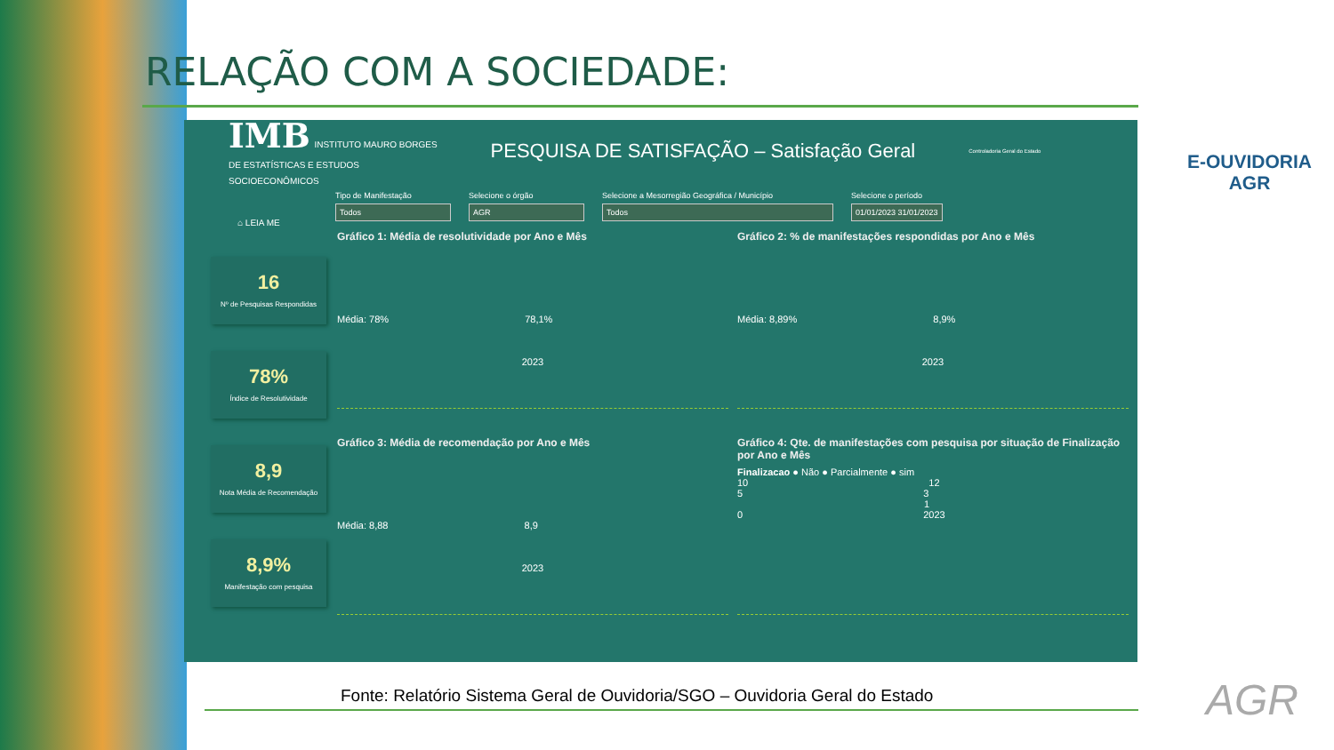RELAÇÃO COM A SOCIEDADE:
E-OUVIDORIA
AGR
IMB INSTITUTO MAURO BORGES
DE ESTATÍSTICAS E ESTUDOS
SOCIOECONÔMICOS
PESQUISA DE SATISFAÇÃO – Satisfação Geral
Controladoria Geral do Estado
Tipo de Manifestação
Todos
Selecione o órgão
AGR
Selecione a Mesorregião Geográfica / Município
Todos
Selecione o período
01/01/2023 31/01/2023
⌂ LEIA ME
16
Nº de Pesquisas Respondidas
78%
Índice de Resolutividade
8,9
Nota Média de Recomendação
8,9%
Manifestação com pesquisa
Gráfico 1: Média de resolutividade por Ano e Mês
Média: 78% 78,1%
2023
Gráfico 2: % de manifestações respondidas por Ano e Mês
Média: 8,89% 8,9%
2023
Gráfico 3: Média de recomendação por Ano e Mês
Média: 8,88 8,9
2023
Gráfico 4: Qte. de manifestações com pesquisa por situação de Finalização por Ano e Mês
Finalizacao ● Não ● Parcialmente ● sim
10 12
5 3
1
0 2023
Fonte: Relatório Sistema Geral de Ouvidoria/SGO – Ouvidoria Geral do Estado
AGR